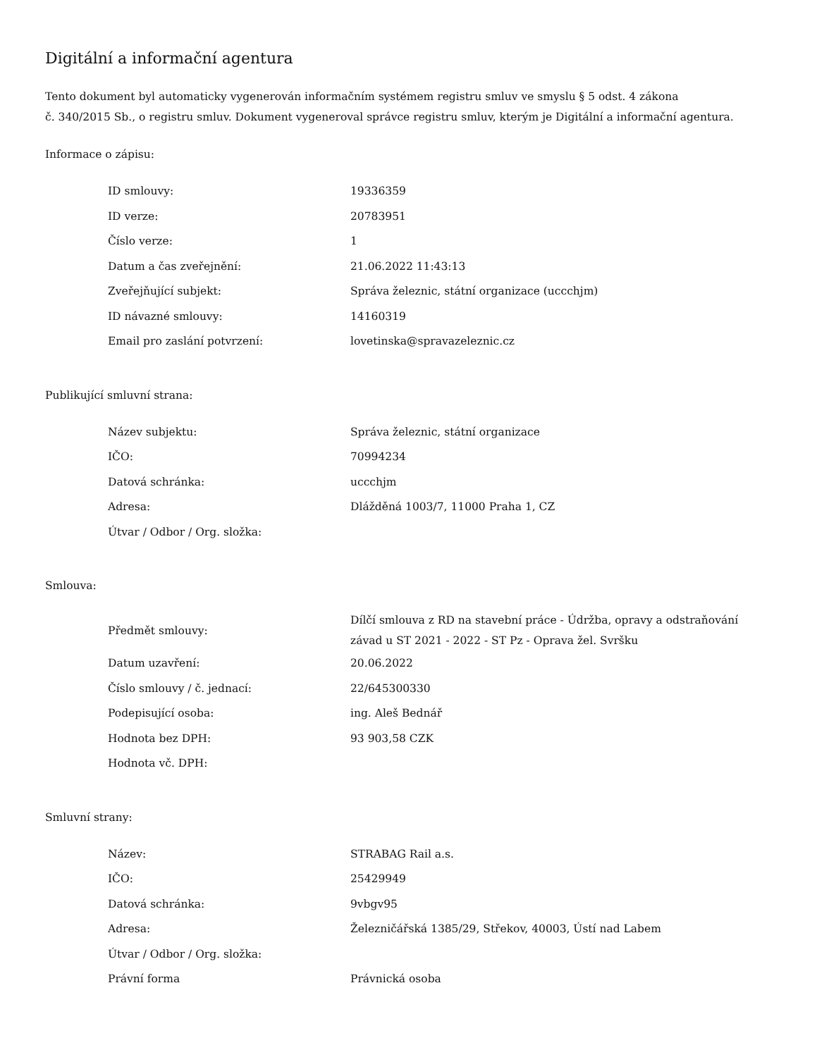Digitální a informační agentura
Tento dokument byl automaticky vygenerován informačním systémem registru smluv ve smyslu § 5 odst. 4 zákona
č. 340/2015 Sb., o registru smluv. Dokument vygeneroval správce registru smluv, kterým je Digitální a informační agentura.
Informace o zápisu:
| ID smlouvy: | 19336359 |
| ID verze: | 20783951 |
| Číslo verze: | 1 |
| Datum a čas zveřejnění: | 21.06.2022 11:43:13 |
| Zveřejňující subjekt: | Správa železnic, státní organizace (uccchjm) |
| ID návazné smlouvy: | 14160319 |
| Email pro zaslání potvrzení: | lovetinska@spravazeleznic.cz |
Publikující smluvní strana:
| Název subjektu: | Správa železnic, státní organizace |
| IČO: | 70994234 |
| Datová schránka: | uccchjm |
| Adresa: | Dlážděná 1003/7, 11000 Praha 1, CZ |
| Útvar / Odbor / Org. složka: | |
Smlouva:
| Předmět smlouvy: | Dílčí smlouva z RD na stavební práce - Údržba, opravy a odstraňování závad u ST 2021 - 2022 - ST Pz - Oprava žel. Svršku |
| Datum uzavření: | 20.06.2022 |
| Číslo smlouvy / č. jednací: | 22/645300330 |
| Podepisující osoba: | ing. Aleš Bednář |
| Hodnota bez DPH: | 93 903,58 CZK |
| Hodnota vč. DPH: | |
Smluvní strany:
| Název: | STRABAG Rail a.s. |
| IČO: | 25429949 |
| Datová schránka: | 9vbgv95 |
| Adresa: | Železničářská 1385/29, Střekov, 40003, Ústí nad Labem |
| Útvar / Odbor / Org. složka: | |
| Právní forma | Právnická osoba |